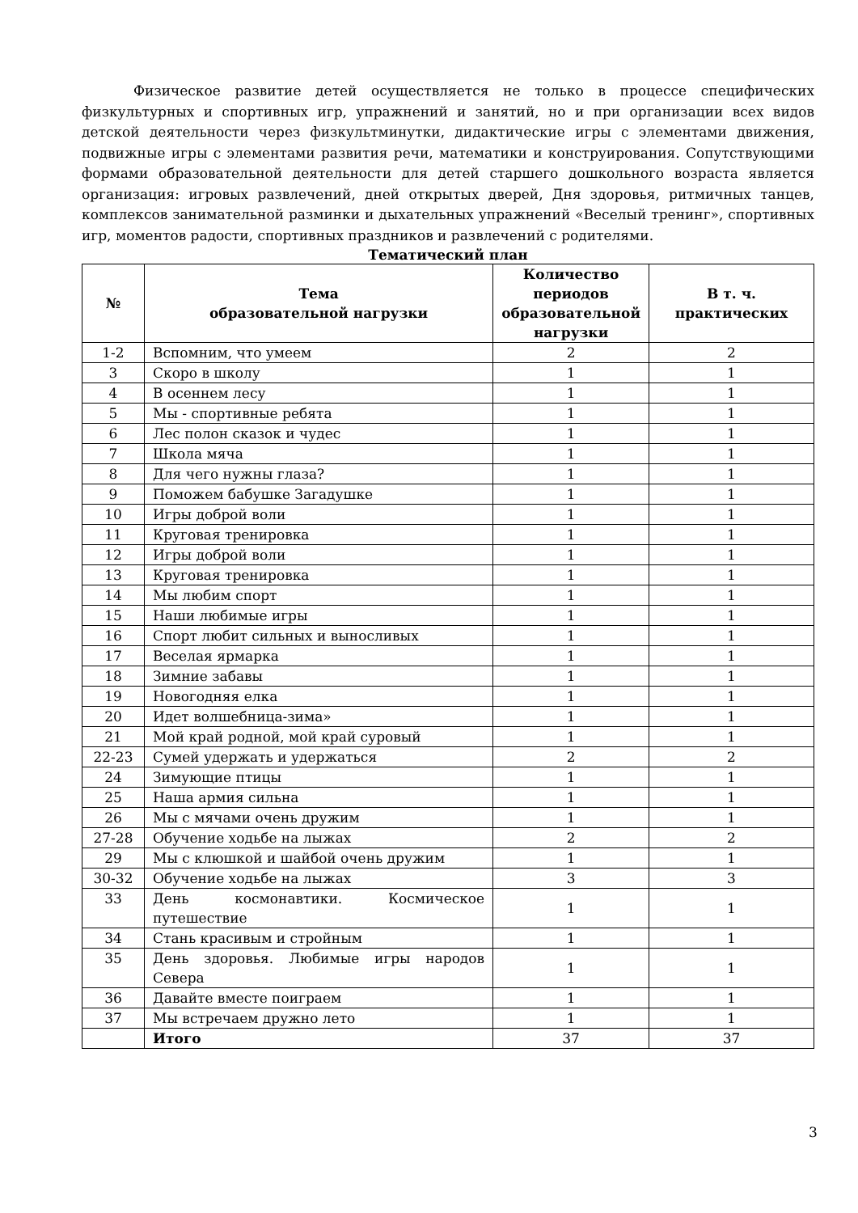Физическое развитие детей осуществляется не только в процессе специфических физкультурных и спортивных игр, упражнений и занятий, но и при организации всех видов детской деятельности через физкультминутки, дидактические игры с элементами движения, подвижные игры с элементами развития речи, математики и конструирования. Сопутствующими формами образовательной деятельности для детей старшего дошкольного возраста является организация: игровых развлечений, дней открытых дверей, Дня здоровья, ритмичных танцев, комплексов занимательной разминки и дыхательных упражнений «Веселый тренинг», спортивных игр, моментов радости, спортивных праздников и развлечений с родителями.
Тематический план
| № | Тема образовательной нагрузки | Количество периодов образовательной нагрузки | В т. ч. практических |
| --- | --- | --- | --- |
| 1-2 | Вспомним, что умеем | 2 | 2 |
| 3 | Скоро в школу | 1 | 1 |
| 4 | В осеннем лесу | 1 | 1 |
| 5 | Мы - спортивные ребята | 1 | 1 |
| 6 | Лес полон сказок и чудес | 1 | 1 |
| 7 | Школа мяча | 1 | 1 |
| 8 | Для чего нужны глаза? | 1 | 1 |
| 9 | Поможем бабушке Загадушке | 1 | 1 |
| 10 | Игры доброй воли | 1 | 1 |
| 11 | Круговая тренировка | 1 | 1 |
| 12 | Игры доброй воли | 1 | 1 |
| 13 | Круговая тренировка | 1 | 1 |
| 14 | Мы любим спорт | 1 | 1 |
| 15 | Наши любимые игры | 1 | 1 |
| 16 | Спорт любит сильных и выносливых | 1 | 1 |
| 17 | Веселая ярмарка | 1 | 1 |
| 18 | Зимние забавы | 1 | 1 |
| 19 | Новогодняя елка | 1 | 1 |
| 20 | Идет волшебница-зима» | 1 | 1 |
| 21 | Мой край родной, мой край суровый | 1 | 1 |
| 22-23 | Сумей удержать и удержаться | 2 | 2 |
| 24 | Зимующие птицы | 1 | 1 |
| 25 | Наша армия сильна | 1 | 1 |
| 26 | Мы с мячами очень дружим | 1 | 1 |
| 27-28 | Обучение ходьбе на лыжах | 2 | 2 |
| 29 | Мы с клюшкой и шайбой очень дружим | 1 | 1 |
| 30-32 | Обучение ходьбе на лыжах | 3 | 3 |
| 33 | День космонавтики. Космическое путешествие | 1 | 1 |
| 34 | Стань красивым и стройным | 1 | 1 |
| 35 | День здоровья. Любимые игры народов Севера | 1 | 1 |
| 36 | Давайте вместе поиграем | 1 | 1 |
| 37 | Мы встречаем дружно лето | 1 | 1 |
| | Итого | 37 | 37 |
3